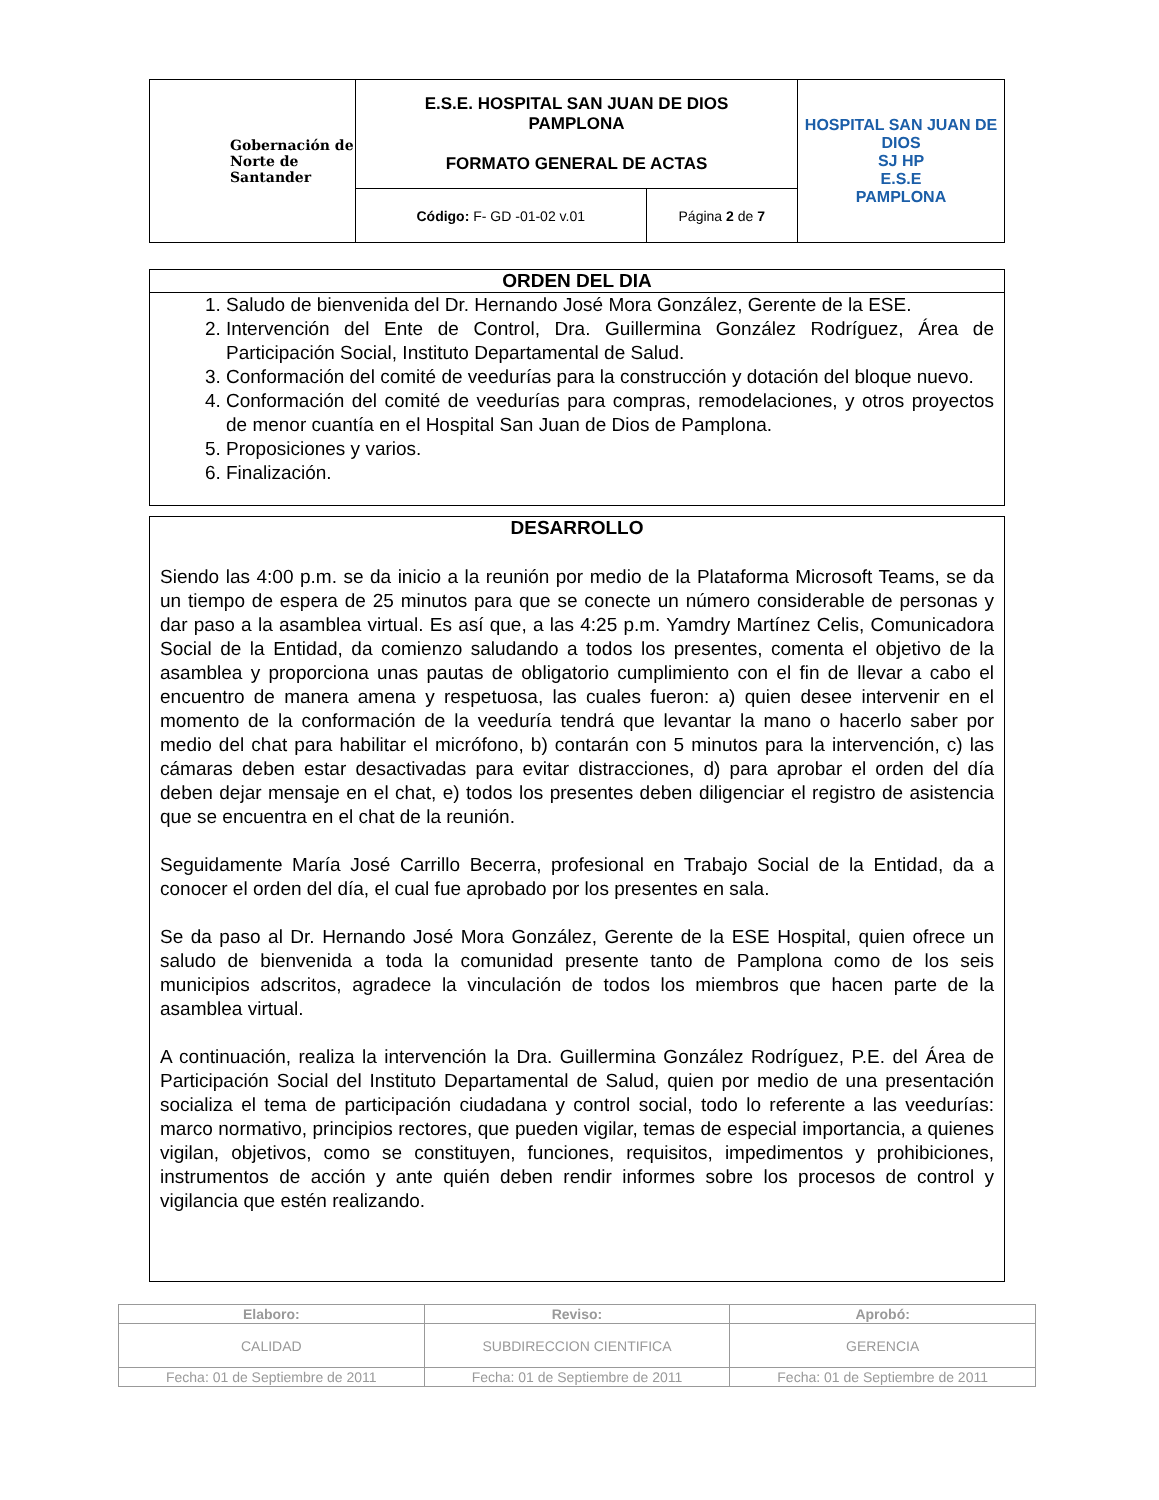| Gobernación de Norte de Santander | E.S.E. HOSPITAL SAN JUAN DE DIOS PAMPLONA FORMATO GENERAL DE ACTAS | | HOSPITAL SAN JUAN DE DIOS SJ HP E.S.E PAMPLONA |
| | Código: F- GD -01-02 v.01 | Página 2 de 7 | |
ORDEN DEL DIA
1. Saludo de bienvenida del Dr. Hernando José Mora González, Gerente de la ESE.
2. Intervención del Ente de Control, Dra. Guillermina González Rodríguez, Área de Participación Social, Instituto Departamental de Salud.
3. Conformación del comité de veedurías para la construcción y dotación del bloque nuevo.
4. Conformación del comité de veedurías para compras, remodelaciones, y otros proyectos de menor cuantía en el Hospital San Juan de Dios de Pamplona.
5. Proposiciones y varios.
6. Finalización.
DESARROLLO
Siendo las 4:00 p.m. se da inicio a la reunión por medio de la Plataforma Microsoft Teams, se da un tiempo de espera de 25 minutos para que se conecte un número considerable de personas y dar paso a la asamblea virtual. Es así que, a las 4:25 p.m. Yamdry Martínez Celis, Comunicadora Social de la Entidad, da comienzo saludando a todos los presentes, comenta el objetivo de la asamblea y proporciona unas pautas de obligatorio cumplimiento con el fin de llevar a cabo el encuentro de manera amena y respetuosa, las cuales fueron: a) quien desee intervenir en el momento de la conformación de la veeduría tendrá que levantar la mano o hacerlo saber por medio del chat para habilitar el micrófono, b) contarán con 5 minutos para la intervención, c) las cámaras deben estar desactivadas para evitar distracciones, d) para aprobar el orden del día deben dejar mensaje en el chat, e) todos los presentes deben diligenciar el registro de asistencia que se encuentra en el chat de la reunión.
Seguidamente María José Carrillo Becerra, profesional en Trabajo Social de la Entidad, da a conocer el orden del día, el cual fue aprobado por los presentes en sala.
Se da paso al Dr. Hernando José Mora González, Gerente de la ESE Hospital, quien ofrece un saludo de bienvenida a toda la comunidad presente tanto de Pamplona como de los seis municipios adscritos, agradece la vinculación de todos los miembros que hacen parte de la asamblea virtual.
A continuación, realiza la intervención la Dra. Guillermina González Rodríguez, P.E. del Área de Participación Social del Instituto Departamental de Salud, quien por medio de una presentación socializa el tema de participación ciudadana y control social, todo lo referente a las veedurías: marco normativo, principios rectores, que pueden vigilar, temas de especial importancia, a quienes vigilan, objetivos, como se constituyen, funciones, requisitos, impedimentos y prohibiciones, instrumentos de acción y ante quién deben rendir informes sobre los procesos de control y vigilancia que estén realizando.
| Elaboro: | Reviso: | Aprobó: |
| --- | --- | --- |
| CALIDAD | SUBDIRECCION CIENTIFICA | GERENCIA |
| Fecha: 01 de Septiembre de 2011 | Fecha: 01 de Septiembre de 2011 | Fecha: 01 de Septiembre de 2011 |